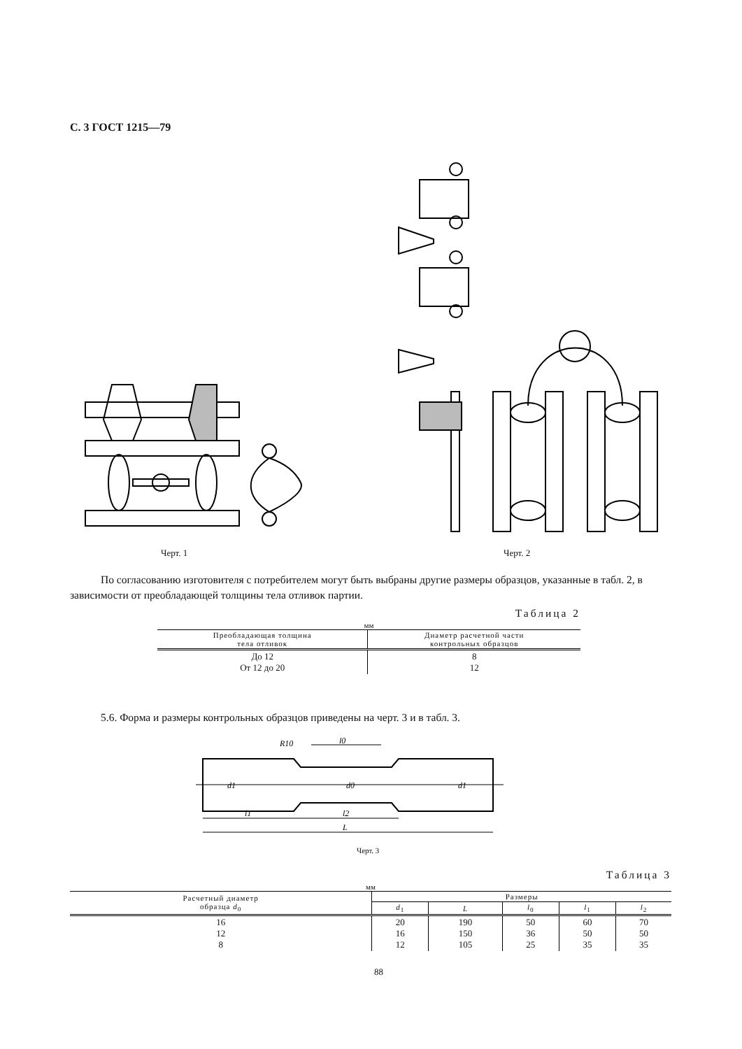С. 3 ГОСТ 1215—79
Черт. 1 Черт. 2
По согласованию изготовителя с потребителем могут быть выбраны другие размеры образцов, указанные в табл. 2, в зависимости от преобладающей толщины тела отливок партии.
Таблица 2
мм
| Преобладающая толщина тела отливок | Диаметр расчетной части контрольных образцов |
| --- | --- |
| До 12 От 12 до 20 | 8 12 |
5.6. Форма и размеры контрольных образцов приведены на черт. 3 и в табл. 3.
R10
l0
l1
l2
L
d1
d0
d1
Черт. 3
Таблица 3
мм
| Расчетный диаметр образца d<sub>0</sub> | Размеры | | | | |
| --- | --- | --- | --- | --- | --- |
| | d<sub>1</sub> | L | l<sub>0</sub> | l<sub>1</sub> | l<sub>2</sub> |
| 16 12 8 | 20 16 12 | 190 150 105 | 50 36 25 | 60 50 35 | 70 50 35 |
88